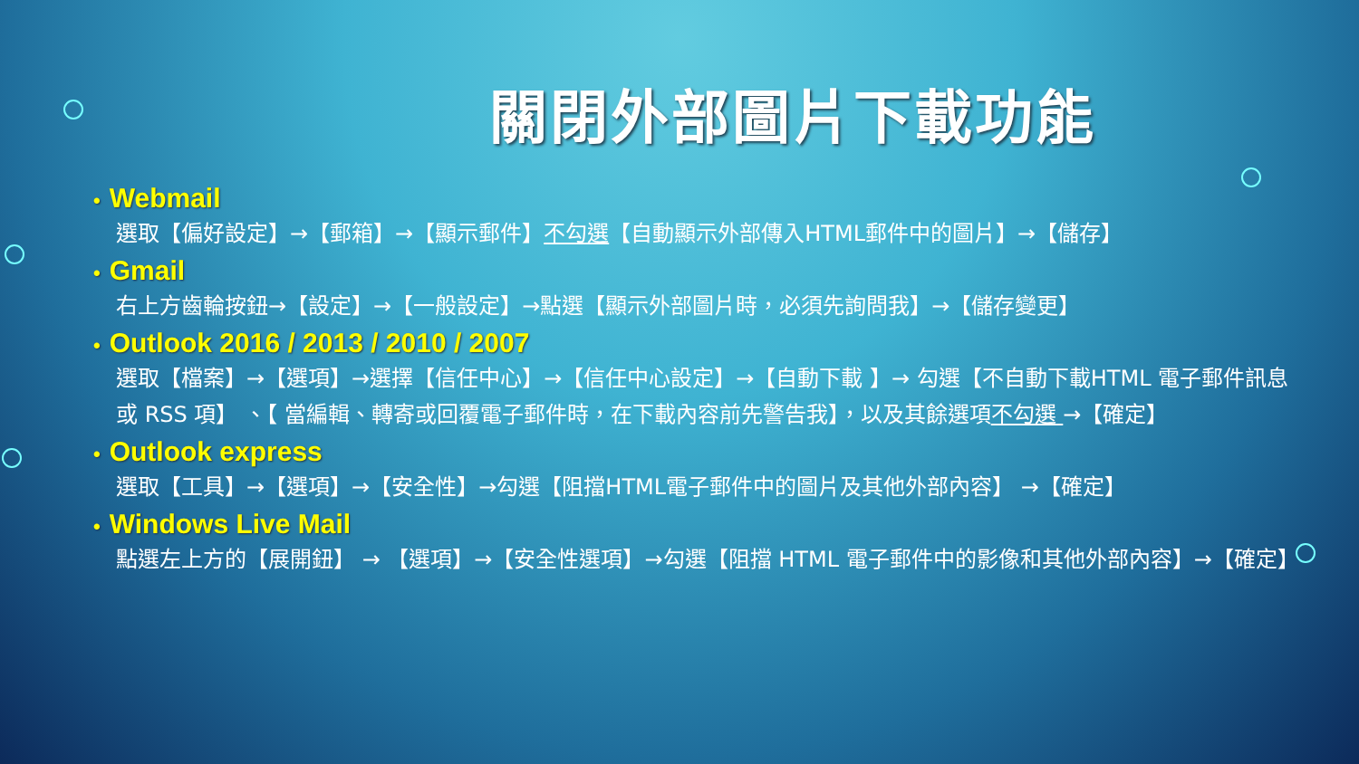關閉外部圖片下載功能
• Webmail
選取【偏好設定】→【郵箱】→【顯示郵件】不勾選【自動顯示外部傳入HTML郵件中的圖片】→【儲存】
• Gmail
右上方齒輪按鈕→【設定】→【一般設定】→點選【顯示外部圖片時，必須先詢問我】→【儲存變更】
• Outlook 2016 / 2013 / 2010 / 2007
選取【檔案】→【選項】→選擇【信任中心】→【信任中心設定】→【自動下載 】→ 勾選【不自動下載HTML 電子郵件訊息或 RSS 項】 、【 當編輯、轉寄或回覆電子郵件時，在下載內容前先警告我】，以及其餘選項不勾選 →【確定】
• Outlook express
選取【工具】→【選項】→【安全性】→勾選【阻擋HTML電子郵件中的圖片及其他外部內容】 →【確定】
• Windows Live Mail
點選左上方的【展開鈕】 → 【選項】→【安全性選項】→勾選【阻擋 HTML 電子郵件中的影像和其他外部內容】→【確定】